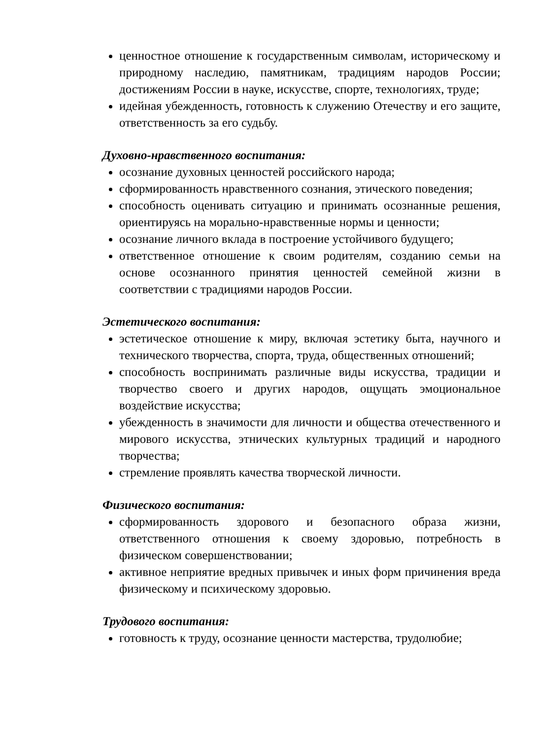ценностное отношение к государственным символам, историческому и природному наследию, памятникам, традициям народов России; достижениям России в науке, искусстве, спорте, технологиях, труде;
идейная убежденность, готовность к служению Отечеству и его защите, ответственность за его судьбу.
Духовно-нравственного воспитания:
осознание духовных ценностей российского народа;
сформированность нравственного сознания, этического поведения;
способность оценивать ситуацию и принимать осознанные решения, ориентируясь на морально-нравственные нормы и ценности;
осознание личного вклада в построение устойчивого будущего;
ответственное отношение к своим родителям, созданию семьи на основе осознанного принятия ценностей семейной жизни в соответствии с традициями народов России.
Эстетического воспитания:
эстетическое отношение к миру, включая эстетику быта, научного и технического творчества, спорта, труда, общественных отношений;
способность воспринимать различные виды искусства, традиции и творчество своего и других народов, ощущать эмоциональное воздействие искусства;
убежденность в значимости для личности и общества отечественного и мирового искусства, этнических культурных традиций и народного творчества;
стремление проявлять качества творческой личности.
Физического воспитания:
сформированность здорового и безопасного образа жизни, ответственного отношения к своему здоровью, потребность в физическом совершенствовании;
активное неприятие вредных привычек и иных форм причинения вреда физическому и психическому здоровью.
Трудового воспитания:
готовность к труду, осознание ценности мастерства, трудолюбие;